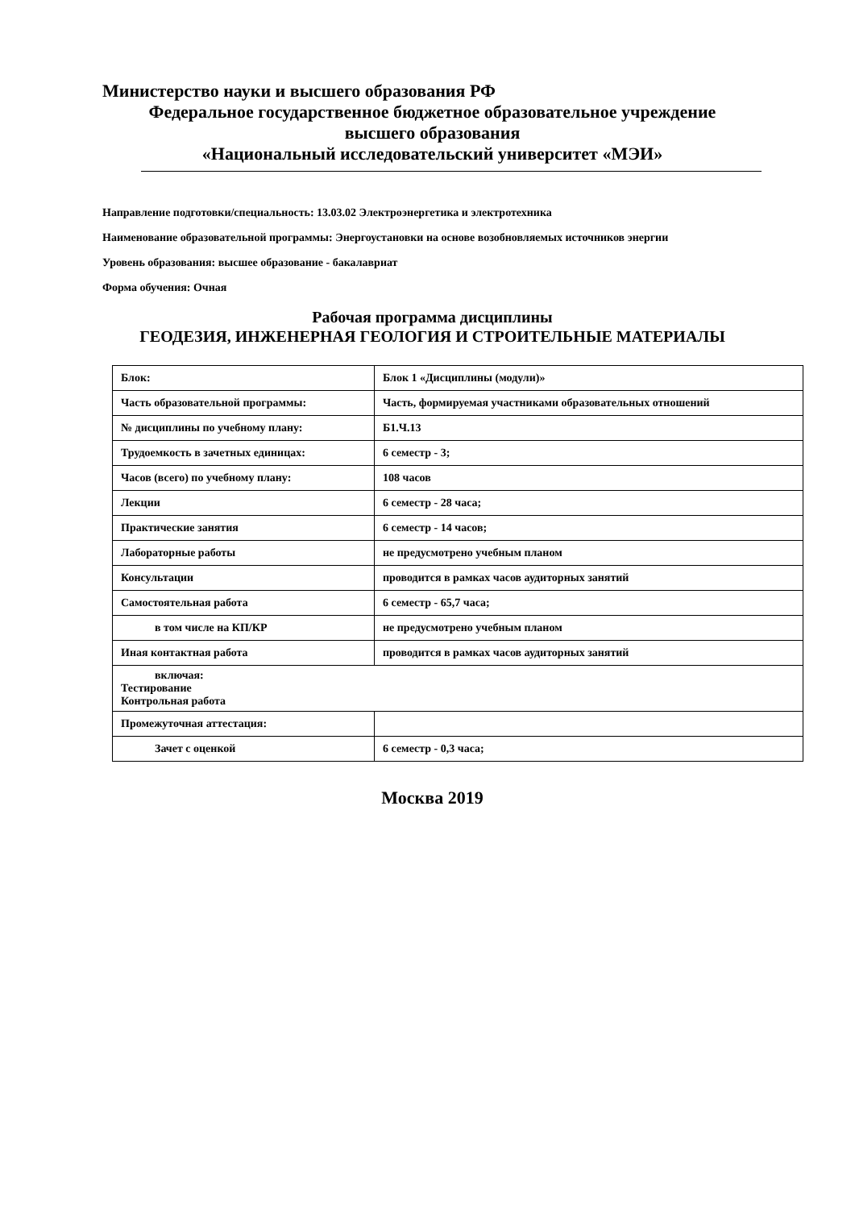Министерство науки и высшего образования РФ
Федеральное государственное бюджетное образовательное учреждение
высшего образования
«Национальный исследовательский университет «МЭИ»
Направление подготовки/специальность: 13.03.02 Электроэнергетика и электротехника
Наименование образовательной программы: Энергоустановки на основе возобновляемых источников энергии
Уровень образования: высшее образование - бакалавриат
Форма обучения: Очная
Рабочая программа дисциплины
ГЕОДЕЗИЯ, ИНЖЕНЕРНАЯ ГЕОЛОГИЯ И СТРОИТЕЛЬНЫЕ МАТЕРИАЛЫ
| Блок: | Блок 1 «Дисциплины (модули)» |
| Часть образовательной программы: | Часть, формируемая участниками образовательных отношений |
| № дисциплины по учебному плану: | Б1.Ч.13 |
| Трудоемкость в зачетных единицах: | 6 семестр - 3; |
| Часов (всего) по учебному плану: | 108 часов |
| Лекции | 6 семестр - 28 часа; |
| Практические занятия | 6 семестр - 14 часов; |
| Лабораторные работы | не предусмотрено учебным планом |
| Консультации | проводится в рамках часов аудиторных занятий |
| Самостоятельная работа | 6 семестр - 65,7 часа; |
| в том числе на КП/КР | не предусмотрено учебным планом |
| Иная контактная работа | проводится в рамках часов аудиторных занятий |
| включая: Тестирование Контрольная работа | |
| Промежуточная аттестация: | |
| Зачет с оценкой | 6 семестр - 0,3 часа; |
Москва 2019